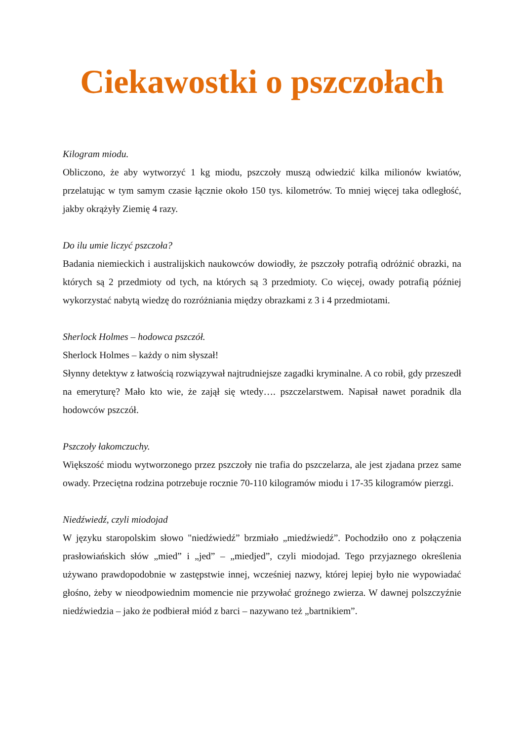Ciekawostki o pszczołach
Kilogram miodu.
Obliczono, że aby wytworzyć 1 kg miodu, pszczoły muszą odwiedzić kilka milionów kwiatów, przelatując w tym samym czasie łącznie około 150 tys. kilometrów. To mniej więcej taka odległość, jakby okrążyły Ziemię 4 razy.
Do ilu umie liczyć pszczoła?
Badania niemieckich i australijskich naukowców dowiodły, że pszczoły potrafią odróżnić obrazki, na których są 2 przedmioty od tych, na których są 3 przedmioty. Co więcej, owady potrafią później wykorzystać nabytą wiedzę do rozróżniania między obrazkami z 3 i 4 przedmiotami.
Sherlock Holmes – hodowca pszczół.
Sherlock Holmes – każdy o nim słyszał!
Słynny detektyw z łatwością rozwiązywał najtrudniejsze zagadki kryminalne. A co robił, gdy przeszedł na emeryturę? Mało kto wie, że zajął się wtedy…. pszczelarstwem. Napisał nawet poradnik dla hodowców pszczół.
Pszczoły łakomczuchy.
Większość miodu wytworzonego przez pszczoły nie trafia do pszczelarza, ale jest zjadana przez same owady. Przeciętna rodzina potrzebuje rocznie 70-110 kilogramów miodu i 17-35 kilogramów pierzgi.
Niedźwiedź, czyli miodojad
W języku staropolskim słowo "niedźwiedź” brzmiało „miedźwiedź”. Pochodziło ono z połączenia prasłowiańskich słów „mied” i „jed” – „miedjed”, czyli miodojad. Tego przyjaznego określenia używano prawdopodobnie w zastępstwie innej, wcześniej nazwy, której lepiej było nie wypowiadać głośno, żeby w nieodpowiednim momencie nie przywołać groźnego zwierza. W dawnej polszczyźnie niedźwiedzia – jako że podbierał miód z barci – nazywano też „bartnikiem”.